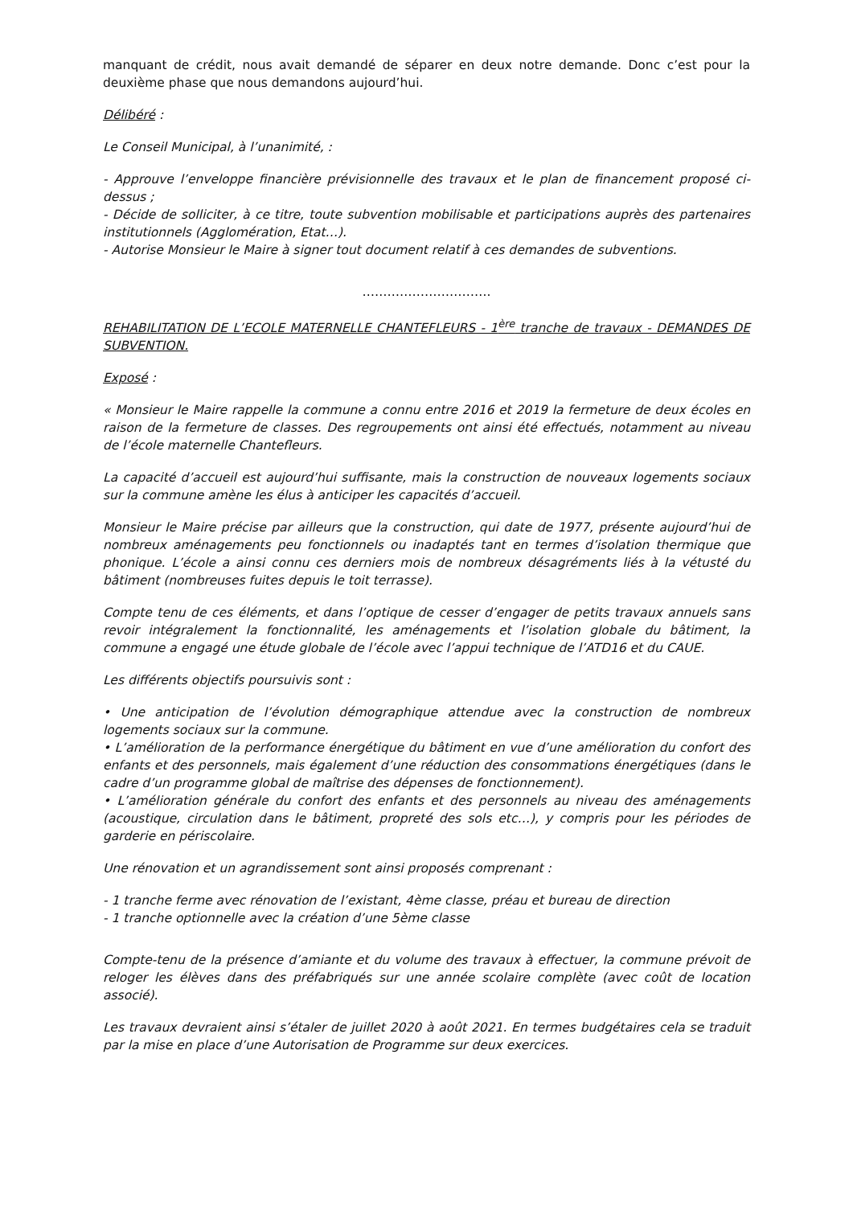manquant de crédit, nous avait demandé de séparer en deux notre demande. Donc c’est pour la deuxième phase que nous demandons aujourd’hui.
Délibéré :
Le Conseil Municipal, à l’unanimité, :
- Approuve l’enveloppe financière prévisionnelle des travaux et le plan de financement proposé ci-dessus ;
- Décide de solliciter, à ce titre, toute subvention mobilisable et participations auprès des partenaires institutionnels (Agglomération, Etat…).
- Autorise Monsieur le Maire à signer tout document relatif à ces demandes de subventions.
………………………….
REHABILITATION DE L’ECOLE MATERNELLE CHANTEFLEURS - 1<sup>ère</sup> tranche de travaux - DEMANDES DE SUBVENTION.
Exposé :
« Monsieur le Maire rappelle la commune a connu entre 2016 et 2019 la fermeture de deux écoles en raison de la fermeture de classes. Des regroupements ont ainsi été effectués, notamment au niveau de l’école maternelle Chantefleurs.
La capacité d’accueil est aujourd’hui suffisante, mais la construction de nouveaux logements sociaux sur la commune amène les élus à anticiper les capacités d’accueil.
Monsieur le Maire précise par ailleurs que la construction, qui date de 1977, présente aujourd’hui de nombreux aménagements peu fonctionnels ou inadaptés tant en termes d’isolation thermique que phonique. L’école a ainsi connu ces derniers mois de nombreux désagréments liés à la vétusté du bâtiment (nombreuses fuites depuis le toit terrasse).
Compte tenu de ces éléments, et dans l’optique de cesser d’engager de petits travaux annuels sans revoir intégralement la fonctionnalité, les aménagements et l’isolation globale du bâtiment, la commune a engagé une étude globale de l’école avec l’appui technique de l’ATD16 et du CAUE.
Les différents objectifs poursuivis sont :
• Une anticipation de l’évolution démographique attendue avec la construction de nombreux logements sociaux sur la commune.
• L’amélioration de la performance énergétique du bâtiment en vue d’une amélioration du confort des enfants et des personnels, mais également d’une réduction des consommations énergétiques (dans le cadre d’un programme global de maîtrise des dépenses de fonctionnement).
• L’amélioration générale du confort des enfants et des personnels au niveau des aménagements (acoustique, circulation dans le bâtiment, propreté des sols etc…), y compris pour les périodes de garderie en périscolaire.
Une rénovation et un agrandissement sont ainsi proposés comprenant :
- 1 tranche ferme avec rénovation de l’existant, 4ème classe, préau et bureau de direction
- 1 tranche optionnelle avec la création d’une 5ème classe
Compte-tenu de la présence d’amiante et du volume des travaux à effectuer, la commune prévoit de reloger les élèves dans des préfabriqués sur une année scolaire complète (avec coût de location associé).
Les travaux devraient ainsi s’étaler de juillet 2020 à août 2021. En termes budgétaires cela se traduit par la mise en place d’une Autorisation de Programme sur deux exercices.